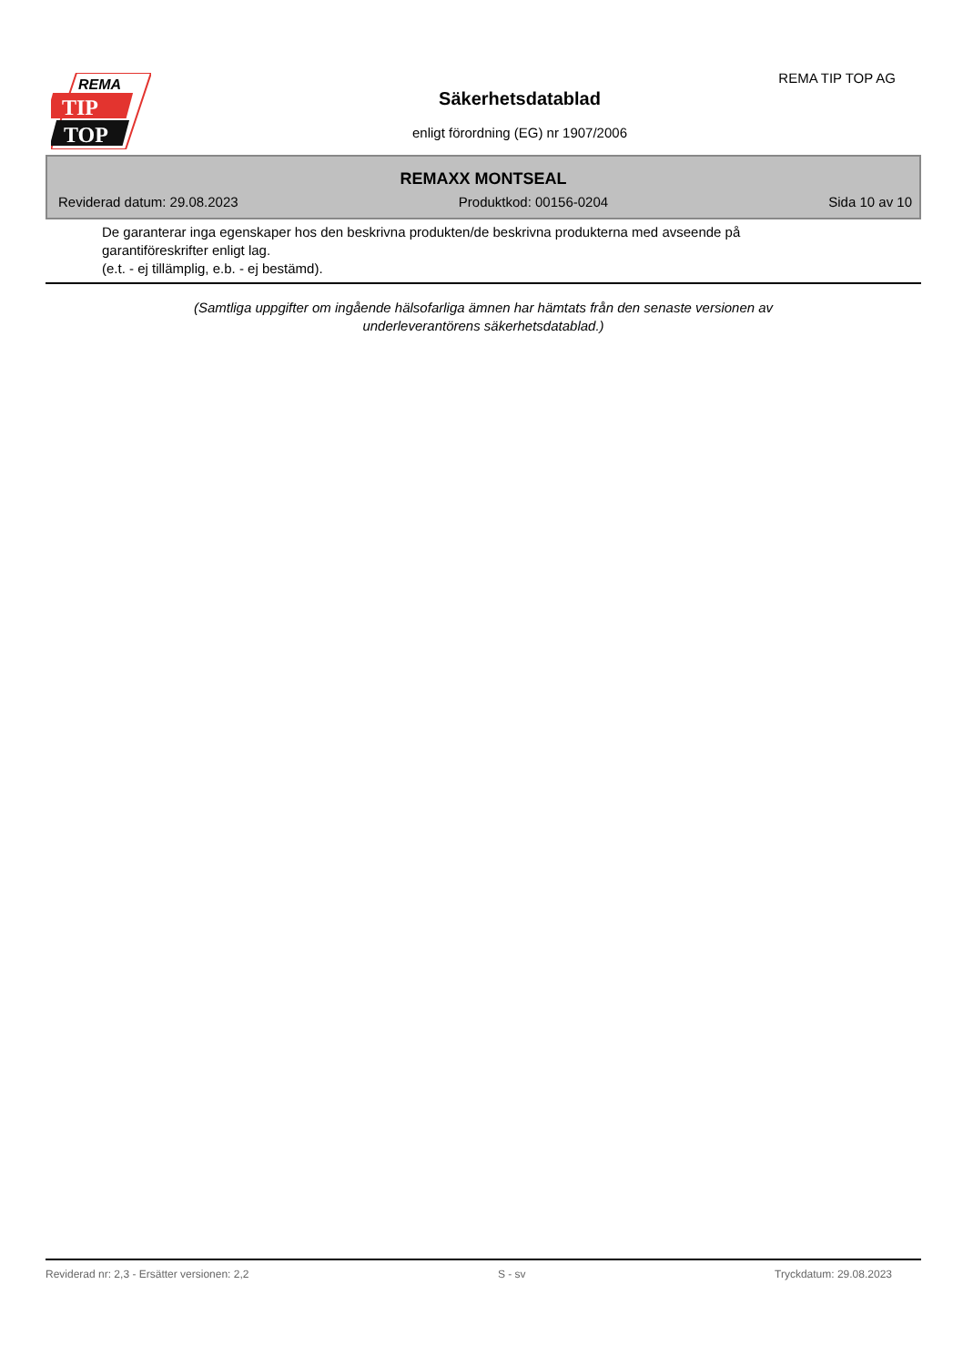REMA
TIP
TOP
Säkerhetsdatablad
enligt förordning (EG) nr 1907/2006
REMA TIP TOP AG
REMAXX MONTSEAL
Reviderad datum: 29.08.2023 Produktkod: 00156-0204 Sida 10 av 10
De garanterar inga egenskaper hos den beskrivna produkten/de beskrivna produkterna med avseende på
garantiföreskrifter enligt lag.
(e.t. - ej tillämplig, e.b. - ej bestämd).
(Samtliga uppgifter om ingående hälsofarliga ämnen har hämtats från den senaste versionen av
underleverantörens säkerhetsdatablad.)
Reviderad nr: 2,3 - Ersätter versionen: 2,2 S - sv Tryckdatum: 29.08.2023